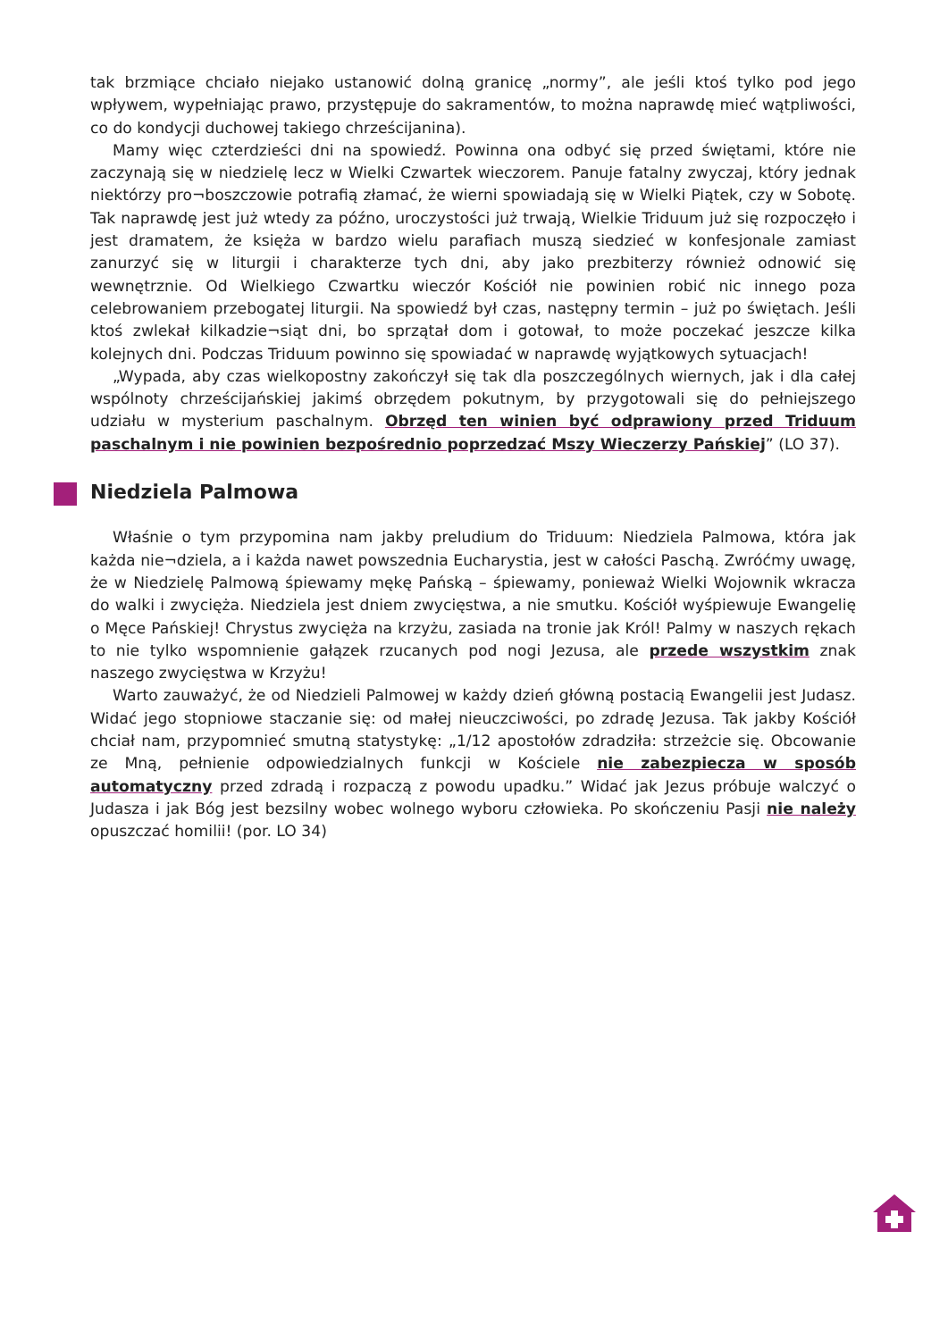tak brzmiące chciało niejako ustanowić dolną granicę „normy”, ale jeśli ktoś tylko pod jego wpływem, wypełniając prawo, przystępuje do sakramentów, to można naprawdę mieć wątpliwości, co do kondycji duchowej takiego chrześcijanina).
Mamy więc czterdzieści dni na spowiedź. Powinna ona odbyć się przed świętami, które nie zaczynają się w niedzielę lecz w Wielki Czwartek wieczorem. Panuje fatalny zwyczaj, który jednak niektórzy pro¬boszczowie potrafią złamać, że wierni spowiadają się w Wielki Piątek, czy w Sobotę. Tak naprawdę jest już wtedy za późno, uroczystości już trwają, Wielkie Triduum już się rozpoczęło i jest dramatem, że księża w bardzo wielu parafiach muszą siedzieć w konfesjonale zamiast zanurzyć się w liturgii i charakterze tych dni, aby jako prezbiterzy również odnowić się wewnętrznie. Od Wielkiego Czwartku wieczór Kościół nie powinien robić nic innego poza celebrowaniem przebogatej liturgii. Na spowiedź był czas, następny termin – już po świętach. Jeśli ktoś zwlekał kilkadzie¬siąt dni, bo sprzątał dom i gotował, to może poczekać jeszcze kilka kolejnych dni. Podczas Triduum powinno się spowiadać w naprawdę wyjątkowych sytuacjach!
„Wypada, aby czas wielkopostny zakończył się tak dla poszczególnych wiernych, jak i dla całej wspólnoty chrześcijańskiej jakimś obrzędem pokutnym, by przygotowali się do pełniejszego udziału w mysterium paschalnym. Obrzęd ten winien być odprawiony przed Triduum paschalnym i nie powinien bezpośrednio poprzedzać Mszy Wieczerzy Pańskiej” (LO 37).
Niedziela Palmowa
Właśnie o tym przypomina nam jakby preludium do Triduum: Niedziela Palmowa, która jak każda nie¬dziela, a i każda nawet powszednia Eucharystia, jest w całości Paschą. Zwróćmy uwagę, że w Niedzielę Palmową śpiewamy mękę Pańską – śpiewamy, ponieważ Wielki Wojownik wkracza do walki i zwycięża. Niedziela jest dniem zwycięstwa, a nie smutku. Kościół wyśpiewuje Ewangelię o Męce Pańskiej! Chrystus zwycięża na krzyżu, zasiada na tronie jak Król! Palmy w naszych rękach to nie tylko wspomnienie gałązek rzucanych pod nogi Jezusa, ale przede wszystkim znak naszego zwycięstwa w Krzyżu!
Warto zauważyć, że od Niedzieli Palmowej w każdy dzień główną postacią Ewangelii jest Judasz. Widać jego stopniowe staczanie się: od małej nieuczciwości, po zdradę Jezusa. Tak jakby Kościół chciał nam, przypomnieć smutną statystykę: „1/12 apostołów zdradziła: strzeżcie się. Obcowanie ze Mną, pełnienie odpowiedzialnych funkcji w Kościele nie zabezpiecza w sposób automatyczny przed zdradą i rozpaczą z powodu upadku.” Widać jak Jezus próbuje walczyć o Judasza i jak Bóg jest bezsilny wobec wolnego wyboru człowieka. Po skończeniu Pasji nie należy opuszczać homilii! (por. LO 34)